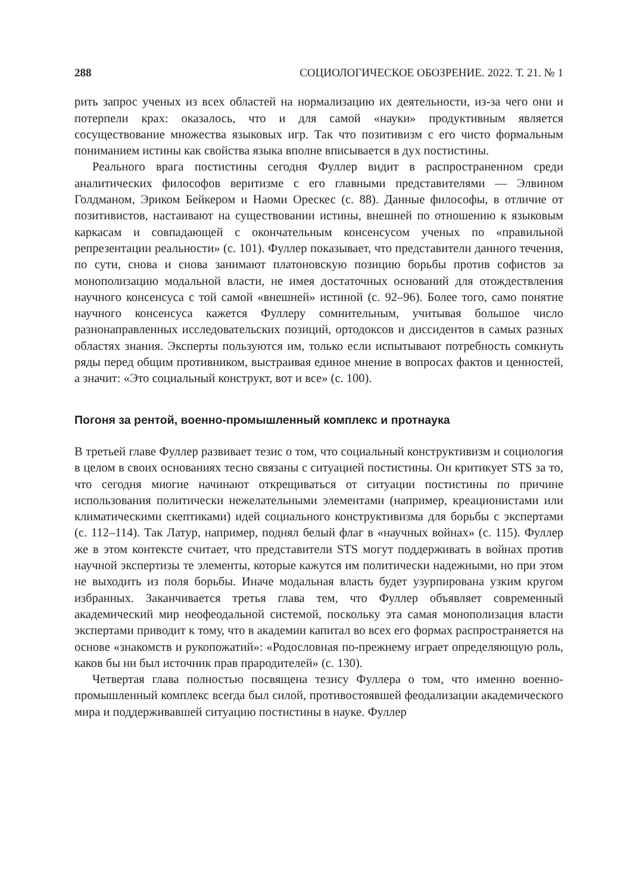288 СОЦИОЛОГИЧЕСКОЕ ОБОЗРЕНИЕ. 2022. Т. 21. № 1
рить запрос ученых из всех областей на нормализацию их деятельности, из-за чего они и потерпели крах: оказалось, что и для самой «науки» продуктивным является сосуществование множества языковых игр. Так что позитивизм с его чисто формальным пониманием истины как свойства языка вполне вписывается в дух постистины.
Реального врага постистины сегодня Фуллер видит в распространенном среди аналитических философов веритизме с его главными представителями — Элвином Голдманом, Эриком Бейкером и Наоми Орескес (с. 88). Данные философы, в отличие от позитивистов, настаивают на существовании истины, внешней по отношению к языковым каркасам и совпадающей с окончательным консенсусом ученых по «правильной репрезентации реальности» (с. 101). Фуллер показывает, что представители данного течения, по сути, снова и снова занимают платоновскую позицию борьбы против софистов за монополизацию модальной власти, не имея достаточных оснований для отождествления научного консенсуса с той самой «внешней» истиной (с. 92–96). Более того, само понятие научного консенсуса кажется Фуллеру сомнительным, учитывая большое число разнонаправленных исследовательских позиций, ортодоксов и диссидентов в самых разных областях знания. Эксперты пользуются им, только если испытывают потребность сомкнуть ряды перед общим противником, выстраивая единое мнение в вопросах фактов и ценностей, а значит: «Это социальный конструкт, вот и все» (с. 100).
Погоня за рентой, военно-промышленный комплекс и протнаука
В третьей главе Фуллер развивает тезис о том, что социальный конструктивизм и социология в целом в своих основаниях тесно связаны с ситуацией постистины. Он критикует STS за то, что сегодня многие начинают открещиваться от ситуации постистины по причине использования политически нежелательными элементами (например, креационистами или климатическими скептиками) идей социального конструктивизма для борьбы с экспертами (с. 112–114). Так Латур, например, поднял белый флаг в «научных войнах» (с. 115). Фуллер же в этом контексте считает, что представители STS могут поддерживать в войнах против научной экспертизы те элементы, которые кажутся им политически надежными, но при этом не выходить из поля борьбы. Иначе модальная власть будет узурпирована узким кругом избранных. Заканчивается третья глава тем, что Фуллер объявляет современный академический мир неофеодальной системой, поскольку эта самая монополизация власти экспертами приводит к тому, что в академии капитал во всех его формах распространяется на основе «знакомств и рукопожатий»: «Родословная по-прежнему играет определяющую роль, каков бы ни был источник прав прародителей» (с. 130).
Четвертая глава полностью посвящена тезису Фуллера о том, что именно военно-промышленный комплекс всегда был силой, противостоявшей феодализации академического мира и поддерживавшей ситуацию постистины в науке. Фуллер